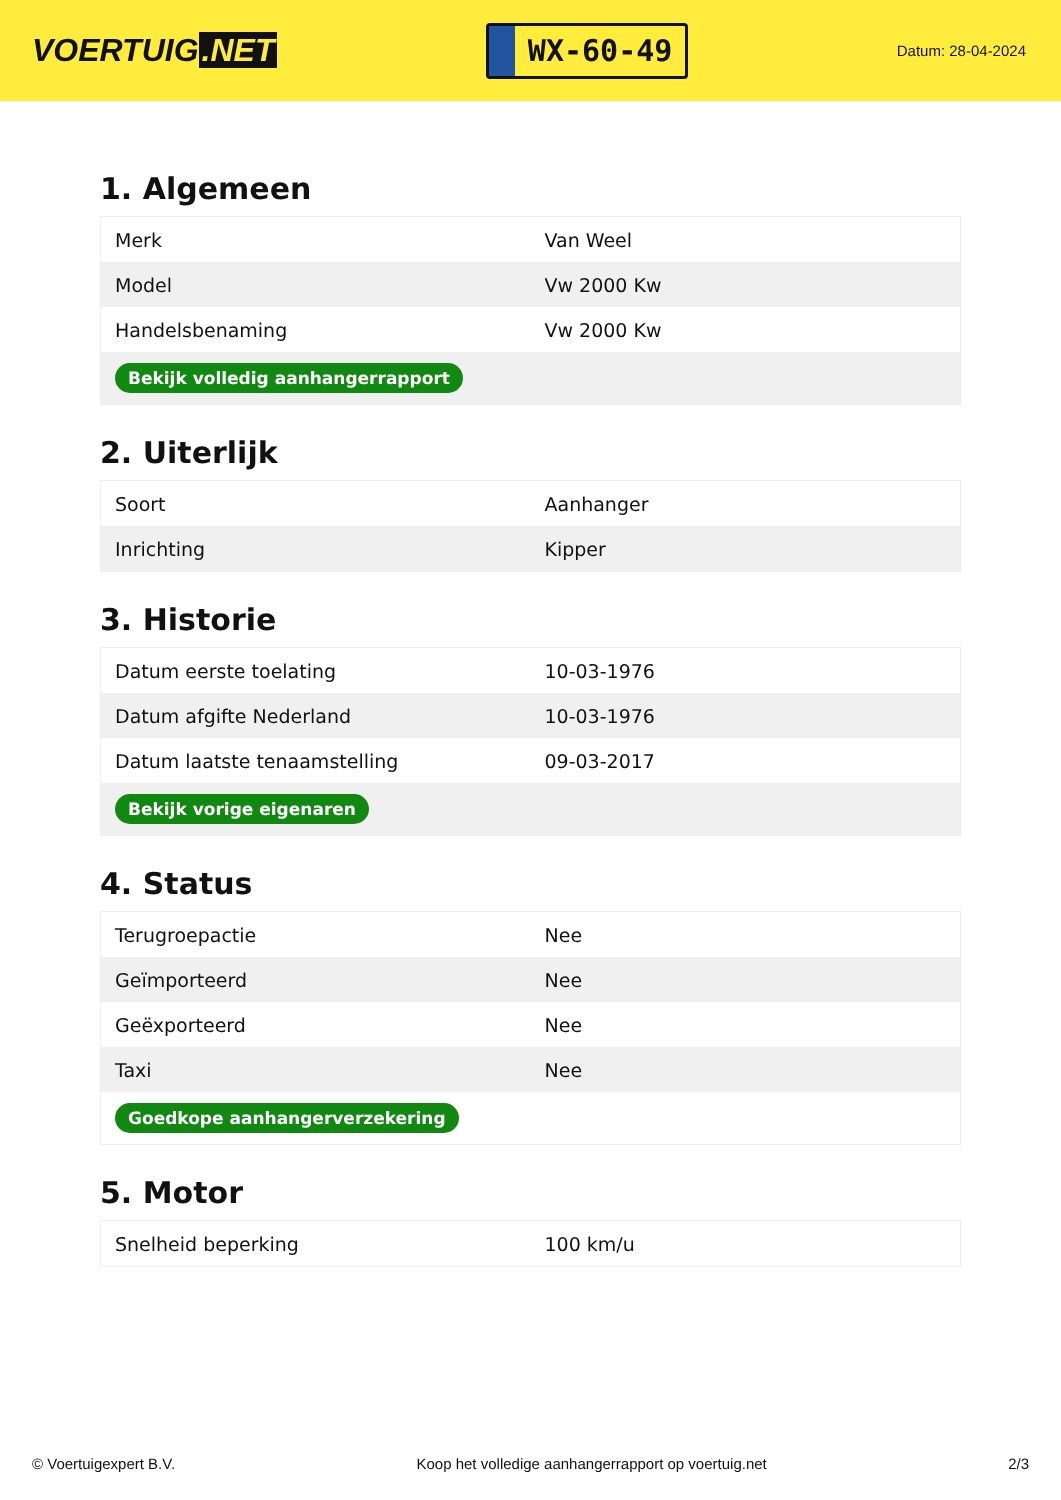VOERTUIG.NET
WX-60-49
Datum: 28-04-2024
1. Algemeen
| Merk | Van Weel |
| Model | Vw 2000 Kw |
| Handelsbenaming | Vw 2000 Kw |
| Bekijk volledig aanhangerrapport | |
2. Uiterlijk
| Soort | Aanhanger |
| Inrichting | Kipper |
3. Historie
| Datum eerste toelating | 10-03-1976 |
| Datum afgifte Nederland | 10-03-1976 |
| Datum laatste tenaamstelling | 09-03-2017 |
| Bekijk vorige eigenaren | |
4. Status
| Terugroepactie | Nee |
| Geïmporteerd | Nee |
| Geëxporteerd | Nee |
| Taxi | Nee |
| Goedkope aanhangerverzekering | |
5. Motor
| Snelheid beperking | 100 km/u |
© Voertuigexpert B.V. Koop het volledige aanhangerrapport op voertuig.net 2/3